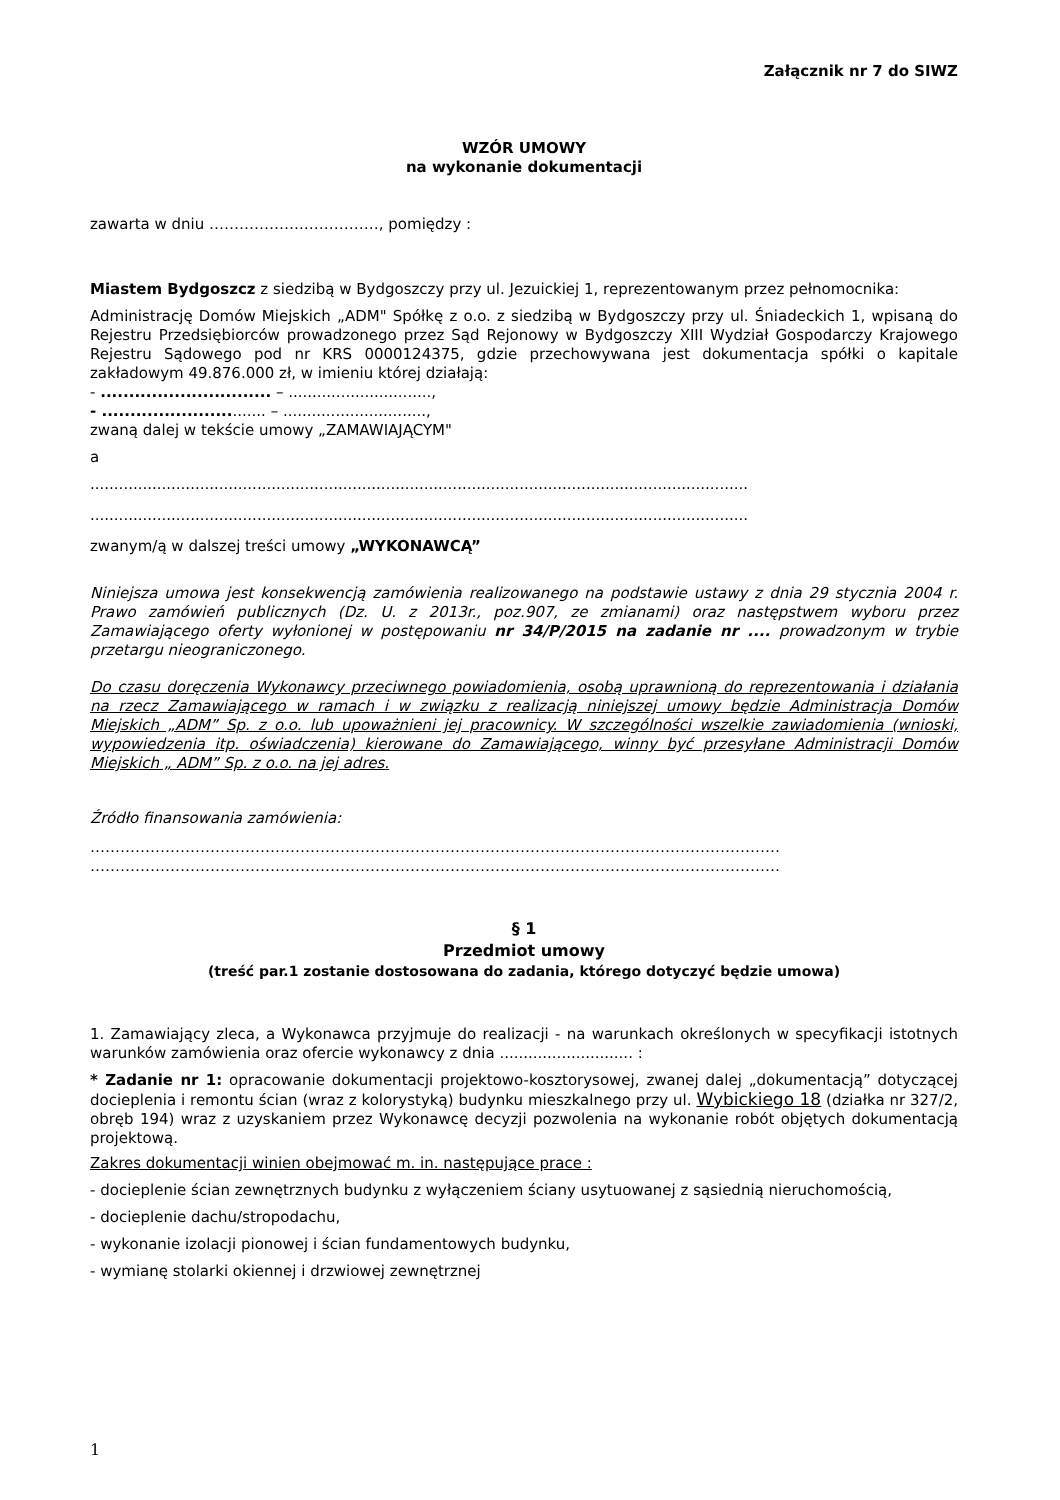Załącznik nr 7 do SIWZ
WZÓR UMOWY
na wykonanie dokumentacji
zawarta w dniu ……………….……………, pomiędzy :
Miastem Bydgoszcz z siedzibą w Bydgoszczy przy ul. Jezuickiej 1, reprezentowanym przez pełnomocnika:
Administrację Domów Miejskich „ADM" Spółkę z o.o. z siedzibą w Bydgoszczy przy ul. Śniadeckich 1, wpisaną do Rejestru Przedsiębiorców prowadzonego przez Sąd Rejonowy w Bydgoszczy XIII Wydział Gospodarczy Krajowego Rejestru Sądowego pod nr KRS 0000124375, gdzie przechowywana jest dokumentacja spółki o kapitale zakładowym 49.876.000 zł, w imieniu której działają:
- .............................. – ..............................,
- .............................. – ..............................,
zwaną dalej w tekście umowy „ZAMAWIAJĄCYM"
a
..........................................................................................................................................
..........................................................................................................................................
zwanym/ą w dalszej treści umowy „WYKONAWCĄ”
Niniejsza umowa jest konsekwencją zamówienia realizowanego na podstawie ustawy z dnia 29 stycznia 2004 r. Prawo zamówień publicznych (Dz. U. z 2013r., poz.907, ze zmianami) oraz następstwem wyboru przez Zamawiającego oferty wyłonionej w postępowaniu nr 34/P/2015 na zadanie nr .... prowadzonym w trybie przetargu nieograniczonego.
Do czasu doręczenia Wykonawcy przeciwnego powiadomienia, osobą uprawnioną do reprezentowania i działania na rzecz Zamawiającego w ramach i w związku z realizacją niniejszej umowy będzie Administracja Domów Miejskich „ADM” Sp. z o.o. lub upoważnieni jej pracownicy. W szczególności wszelkie zawiadomienia (wnioski, wypowiedzenia itp. oświadczenia) kierowane do Zamawiającego, winny być przesyłane Administracji Domów Miejskich „ ADM” Sp. z o.o. na jej adres.
Źródło finansowania zamówienia:
…………………………………………………………………………………………………………………………
…………………………………………………………………………………………………………………………
§ 1
Przedmiot umowy
(treść par.1 zostanie dostosowana do zadania, którego dotyczyć będzie umowa)
1. Zamawiający zleca, a Wykonawca przyjmuje do realizacji - na warunkach określonych w specyfikacji istotnych warunków zamówienia oraz ofercie wykonawcy z dnia ............................ :
* Zadanie nr 1: opracowanie dokumentacji projektowo-kosztorysowej, zwanej dalej „dokumentacją” dotyczącej docieplenia i remontu ścian (wraz z kolorystyką) budynku mieszkalnego przy ul. Wybickiego 18 (działka nr 327/2, obręb 194) wraz z uzyskaniem przez Wykonawcę decyzji pozwolenia na wykonanie robót objętych dokumentacją projektową.
Zakres dokumentacji winien obejmować m. in. następujące prace :
- docieplenie ścian zewnętrznych budynku z wyłączeniem ściany usytuowanej z sąsiednią nieruchomością,
- docieplenie dachu/stropodachu,
- wykonanie izolacji pionowej i ścian fundamentowych budynku,
- wymianę stolarki okiennej i drzwiowej zewnętrznej
1